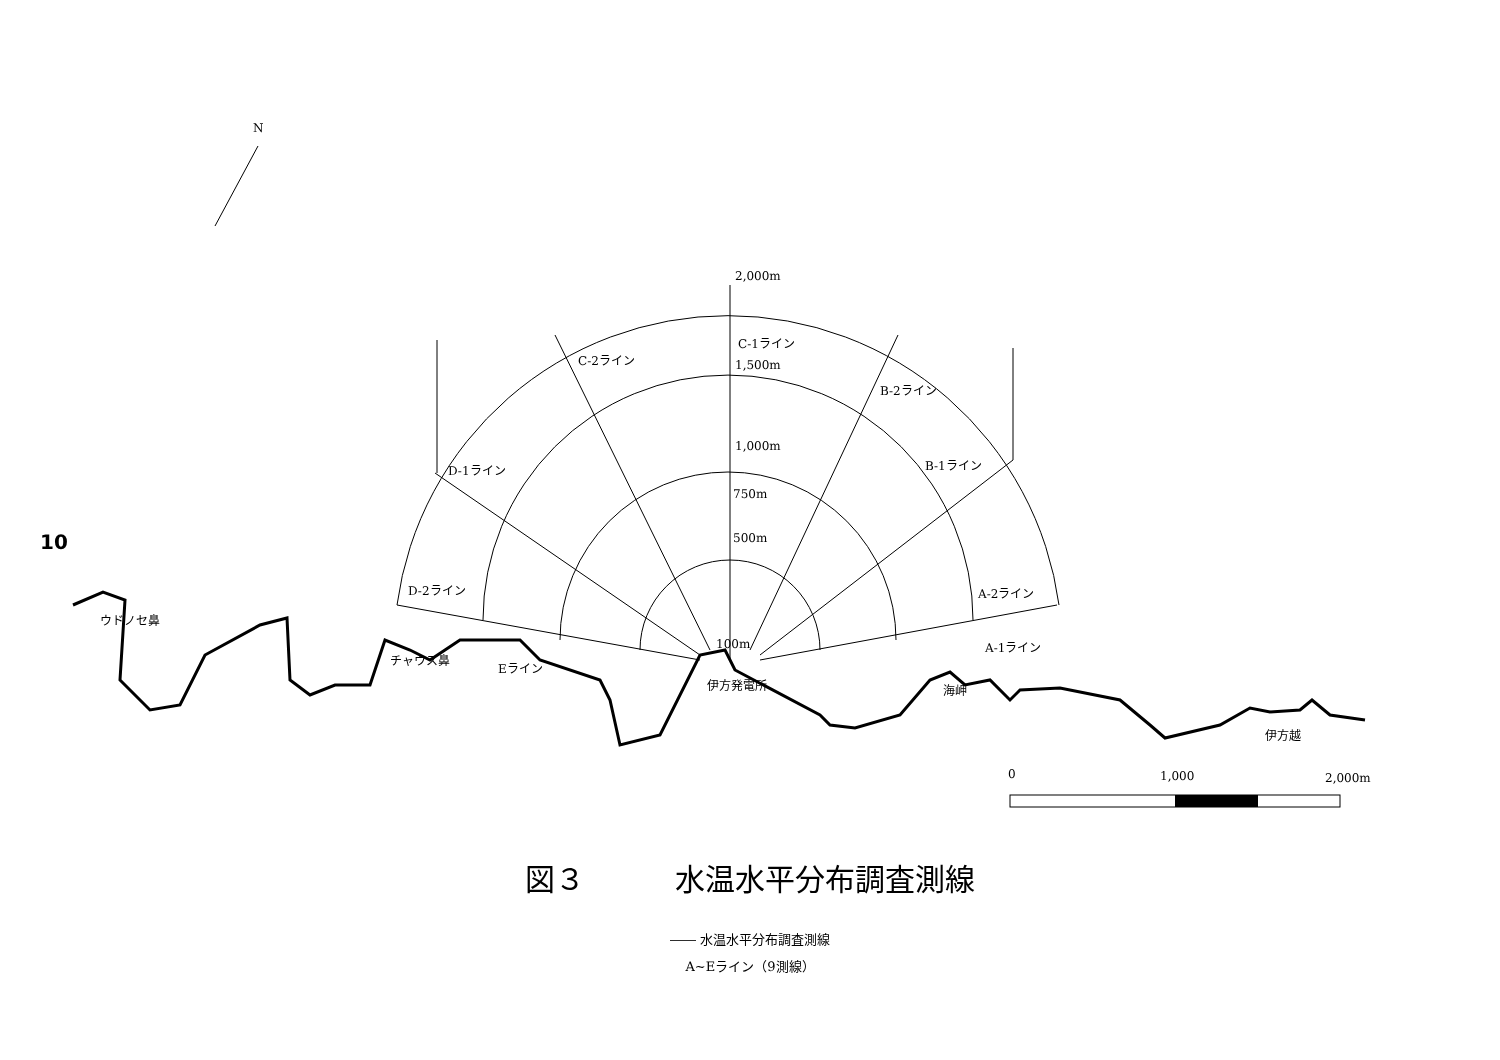10
N
2,000m
C-1ライン
1,500m
1,000m
750m
500m
C-2ライン
B-2ライン
D-1ライン
B-1ライン
D-2ライン
A-2ライン
A-1ライン
Eライン
100m
ウドノセ鼻
チャウス鼻
伊方発電所
海岬
伊方越
0
1,000
2,000m
図３　　　水温水平分布調査測線
―― 水温水平分布調査測線
A~Eライン（9測線）